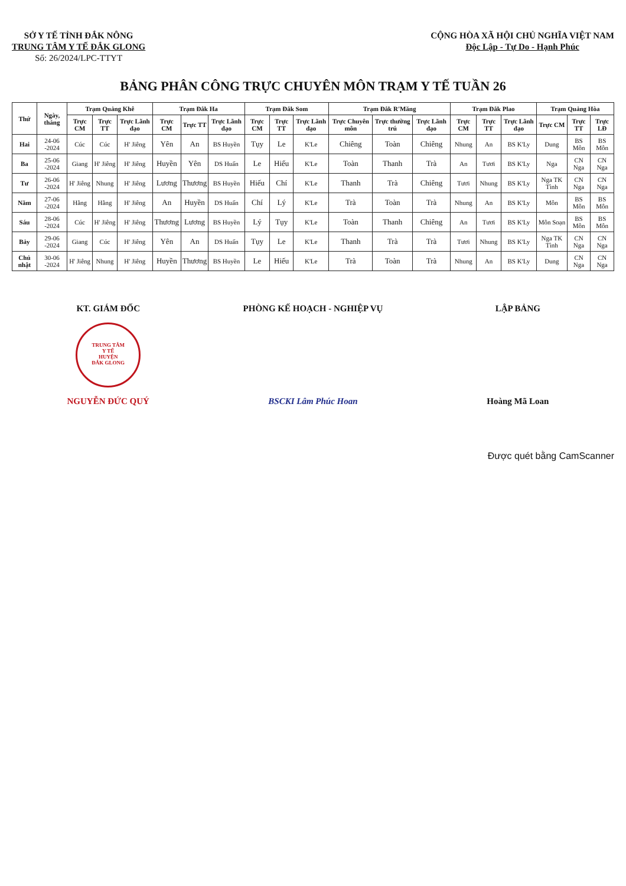SỞ Y TẾ TỈNH ĐẮK NÔNG
TRUNG TÂM Y TẾ ĐẮK GLONG
Số: 26/2024/LPC-TTYT
CỘNG HÒA XÃ HỘI CHỦ NGHĨA VIỆT NAM
Độc Lập - Tự Do - Hạnh Phúc
BẢNG PHÂN CÔNG TRỰC CHUYÊN MÔN TRẠM Y TẾ TUẦN 26
| Thứ | Ngày, tháng | Trạm Quảng Khê | | | Trạm Đắk Ha | | | Trạm Đắk Som | | | Trạm Đắk R'Măng | | | Trạm Đắk Plao | | | Trạm Quảng Hòa | | |
| --- | --- | --- | --- | --- | --- | --- | --- | --- | --- | --- | --- | --- | --- | --- | --- | --- | --- | --- | --- |
| | | Trực CM | Trực TT | Trực Lãnh đạo | Trực CM | Trực TT | Trực Lãnh đạo | Trực CM | Trực TT | Trực Lãnh đạo | Trực Chuyên môn | Trực thường trú | Trực Lãnh đạo | Trực CM | Trực TT | Trực Lãnh đạo | Trực CM | Trực TT | Trực LĐ |
| Hai | 24-06 -2024 | Cúc | Cúc | H' Jiêng | Yên | An | BS Huyền | Tụy | Le | K'Le | Chiêng | Toàn | Chiêng | Nhung | An | BS K'Ly | Dung | BS Môn | BS Môn |
| Ba | 25-06 -2024 | Giang | H' Jiêng | H' Jiêng | Huyền | Yên | DS Huấn | Le | Hiếu | K'Le | Toàn | Thanh | Trà | An | Tươi | BS K'Ly | Nga | CN Nga | CN Nga |
| Tư | 26-06 -2024 | H' Jiêng | Nhung | H' Jiêng | Lương | Thương | BS Huyền | Hiếu | Chí | K'Le | Thanh | Trà | Chiêng | Tươi | Nhung | BS K'Ly | Nga TK Tình | CN Nga | CN Nga |
| Năm | 27-06 -2024 | Hằng | Hằng | H' Jiêng | An | Huyền | DS Huấn | Chí | Lý | K'Le | Trà | Toàn | Trà | Nhung | An | BS K'Ly | Môn | BS Môn | BS Môn |
| Sáu | 28-06 -2024 | Cúc | H' Jiêng | H' Jiêng | Thương | Lương | BS Huyền | Lý | Tụy | K'Le | Toàn | Thanh | Chiêng | An | Tươi | BS K'Ly | Môn Soạn | BS Môn | BS Môn |
| Bảy | 29-06 -2024 | Giang | Cúc | H' Jiêng | Yên | An | DS Huấn | Tụy | Le | K'Le | Thanh | Trà | Trà | Tươi | Nhung | BS K'Ly | Nga TK Tình | CN Nga | CN Nga |
| Chủ nhật | 30-06 -2024 | H' Jiêng | Nhung | H' Jiêng | Huyền | Thương | BS Huyền | Le | Hiếu | K'Le | Trà | Toàn | Trà | Nhung | An | BS K'Ly | Dung | CN Nga | CN Nga |
KT. GIÁM ĐỐC
TRUNG TÂM
Y TẾ
HUYỆN
ĐẮK GLONG
NGUYỄN ĐỨC QUÝ
PHÒNG KẾ HOẠCH - NGHIỆP VỤ
BSCKI Lâm Phúc Hoan
LẬP BẢNG
Hoàng Mã Loan
Được quét bằng CamScanner